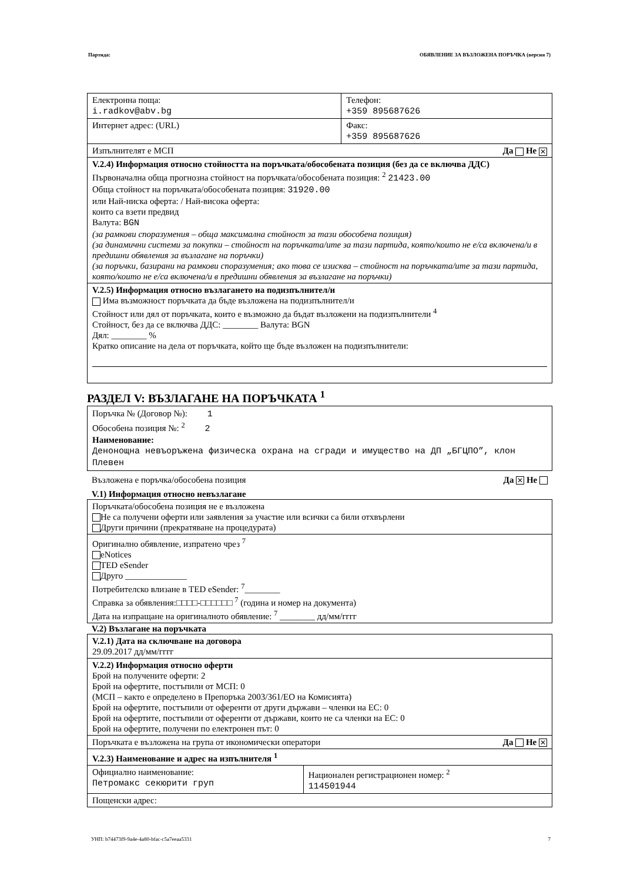Партида: ОБЯВЛЕНИЕ ЗА ВЪЗЛОЖЕНА ПОРЪЧКА (версия 7)
| Електронна поща: i.radkov@abv.bg | Телефон: +359 895687626 |
| Интернет адрес: (URL) | Факс: +359 895687626 |
| Изпълнителят е МСП Да Не ✕ | |
| V.2.4) Информация относно стойността на поръчката/обособената позиция (без да се включва ДДС) Първоначална обща прогнозна стойност на поръчката/обособената позиция: <sup>2</sup> 21423.00 Обща стойност на поръчката/обособената позиция: 31920.00 или Най-ниска оферта: / Най-висока оферта: които са взети предвид Валута: BGN (за рамкови споразумения – обща максимална стойност за тази обособена позиция) (за динамични системи за покупки – стойност на поръчката/ите за тази партида, която/които не е/са включена/и в предишни обявления за възлагане на поръчки) (за поръчки, базирани на рамкови споразумения; ако това се изисква – стойност на поръчката/ите за тази партида, която/които не е/са включена/и в предишни обявления за възлагане на поръчки) | |
| V.2.5) Информация относно възлагането на подизпълнител/и Има възможност поръчката да бъде възложена на подизпълнител/и Стойност или дял от поръчката, които е възможно да бъдат възложени на подизпълнители <sup>4</sup> Стойност, без да се включва ДДС: ________ Валута: BGN Дял: ________ % Кратко описание на дела от поръчката, който ще бъде възложен на подизпълнители: | |
РАЗДЕЛ V: ВЪЗЛАГАНЕ НА ПОРЪЧКАТА <sup>1</sup>
Поръчка № (Договор №): 1
Обособена позиция №: <sup>2</sup> 2
Наименование:
Денонощна невъоръжена физическа охрана на сгради и имущество на ДП „БГЦПО”, клон Плевен
Възложена е поръчка/обособена позиция Да ✕ Не
V.1) Информация относно невъзлагане
| Поръчката/обособена позиция не е възложена Не са получени оферти или заявления за участие или всички са били отхвърлени Други причини (прекратяване на процедурата) |
| Оригинално обявление, изпратено чрез <sup>7</sup> eNotices TED eSender Друго ______________ Потребителско влизане в TED eSender: <sup>7</sup>________ Справка за обявления:□□□□-□□□□□□ <sup>7</sup> (година и номер на документа) Дата на изпращане на оригиналното обявление: <sup>7</sup> ________ дд/мм/гггг |
V.2) Възлагане на поръчката
| V.2.1) Дата на сключване на договора 29.09.2017 дд/мм/гггг | |
| V.2.2) Информация относно оферти Брой на получените оферти: 2 Брой на офертите, постъпили от МСП: 0 (МСП – както е определено в Препоръка 2003/361/ЕО на Комисията) Брой на офертите, постъпили от оференти от други държави – членки на ЕС: 0 Брой на офертите, постъпили от оференти от държави, които не са членки на ЕС: 0 Брой на офертите, получени по електронен път: 0 | |
| Поръчката е възложена на група от икономически оператори Да Не ✕ | |
| V.2.3) Наименование и адрес на изпълнителя <sup>1</sup> | |
| Официално наименование: Петромакс секюрити груп | Национален регистрационен номер: <sup>2</sup> 114501944 |
| Пощенски адрес: | |
УНП: b74473f9-9a4e-4a80-bfac-c5a7eeaa5331 7